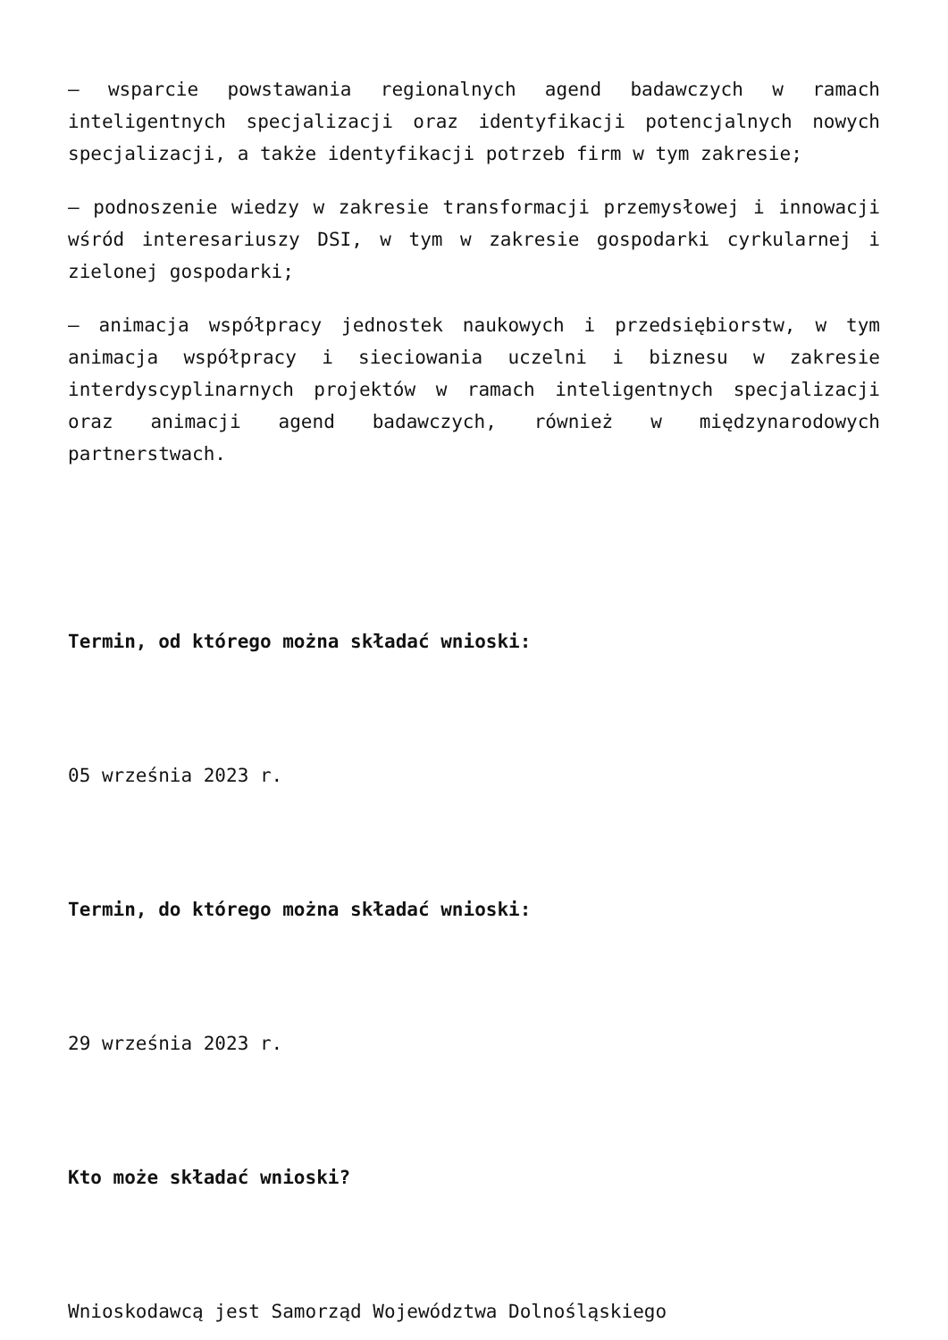– wsparcie powstawania regionalnych agend badawczych w ramach inteligentnych specjalizacji oraz identyfikacji potencjalnych nowych specjalizacji, a także identyfikacji potrzeb firm w tym zakresie;
– podnoszenie wiedzy w zakresie transformacji przemysłowej i innowacji wśród interesariuszy DSI, w tym w zakresie gospodarki cyrkularnej i zielonej gospodarki;
– animacja współpracy jednostek naukowych i przedsiębiorstw, w tym animacja współpracy i sieciowania uczelni i biznesu w zakresie interdyscyplinarnych projektów w ramach inteligentnych specjalizacji oraz animacji agend badawczych, również w międzynarodowych partnerstwach.
Termin, od którego można składać wnioski:
05 września 2023 r.
Termin, do którego można składać wnioski:
29 września 2023 r.
Kto może składać wnioski?
Wnioskodawcą jest Samorząd Województwa Dolnośląskiego